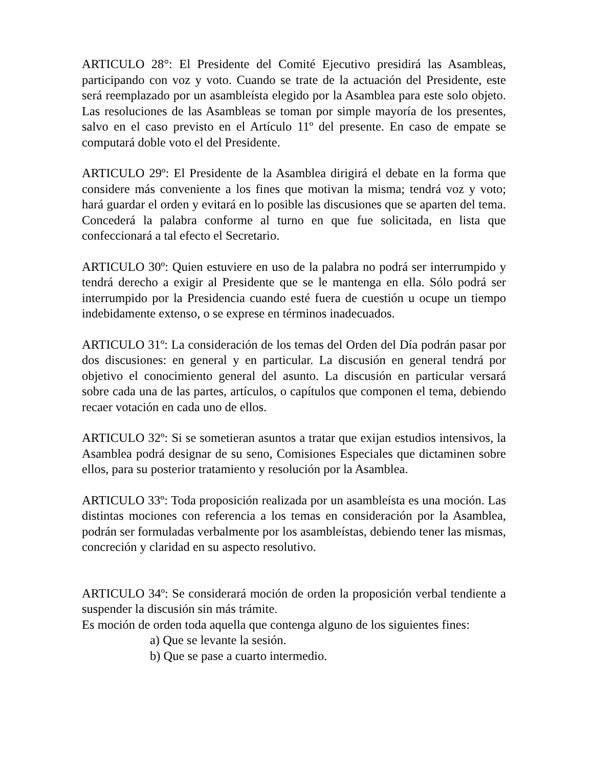ARTICULO 28°: El Presidente del Comité Ejecutivo presidirá las Asambleas, participando con voz y voto. Cuando se trate de la actuación del Presidente, este será reemplazado por un asambleísta elegido por la Asamblea para este solo objeto. Las resoluciones de las Asambleas se toman por simple mayoría de los presentes, salvo en el caso previsto en el Artículo 11º del presente. En caso de empate se computará doble voto el del Presidente.
ARTICULO 29º: El Presidente de la Asamblea dirigirá el debate en la forma que considere más conveniente a los fines que motivan la misma; tendrá voz y voto; hará guardar el orden y evitará en lo posible las discusiones que se aparten del tema. Concederá la palabra conforme al turno en que fue solicitada, en lista que confeccionará a tal efecto el Secretario.
ARTICULO 30º: Quien estuviere en uso de la palabra no podrá ser interrumpido y tendrá derecho a exigir al Presidente que se le mantenga en ella. Sólo podrá ser interrumpido por la Presidencia cuando esté fuera de cuestión u ocupe un tiempo indebidamente extenso, o se exprese en términos inadecuados.
ARTICULO 31º: La consideración de los temas del Orden del Día podrán pasar por dos discusiones: en general y en particular. La discusión en general tendrá por objetivo el conocimiento general del asunto. La discusión en particular versará sobre cada una de las partes, artículos, o capítulos que componen el tema, debiendo recaer votación en cada uno de ellos.
ARTICULO 32º: Si se sometieran asuntos a tratar que exijan estudios intensivos, la Asamblea podrá designar de su seno, Comisiones Especiales que dictaminen sobre ellos, para su posterior tratamiento y resolución por la Asamblea.
ARTICULO 33º: Toda proposición realizada por un asambleísta es una moción. Las distintas mociones con referencia a los temas en consideración por la Asamblea, podrán ser formuladas verbalmente por los asambleístas, debiendo tener las mismas, concreción y claridad en su aspecto resolutivo.
ARTICULO 34º: Se considerará moción de orden la proposición verbal tendiente a suspender la discusión sin más trámite.
Es moción de orden toda aquella que contenga alguno de los siguientes fines:
a) Que se levante la sesión.
b) Que se pase a cuarto intermedio.